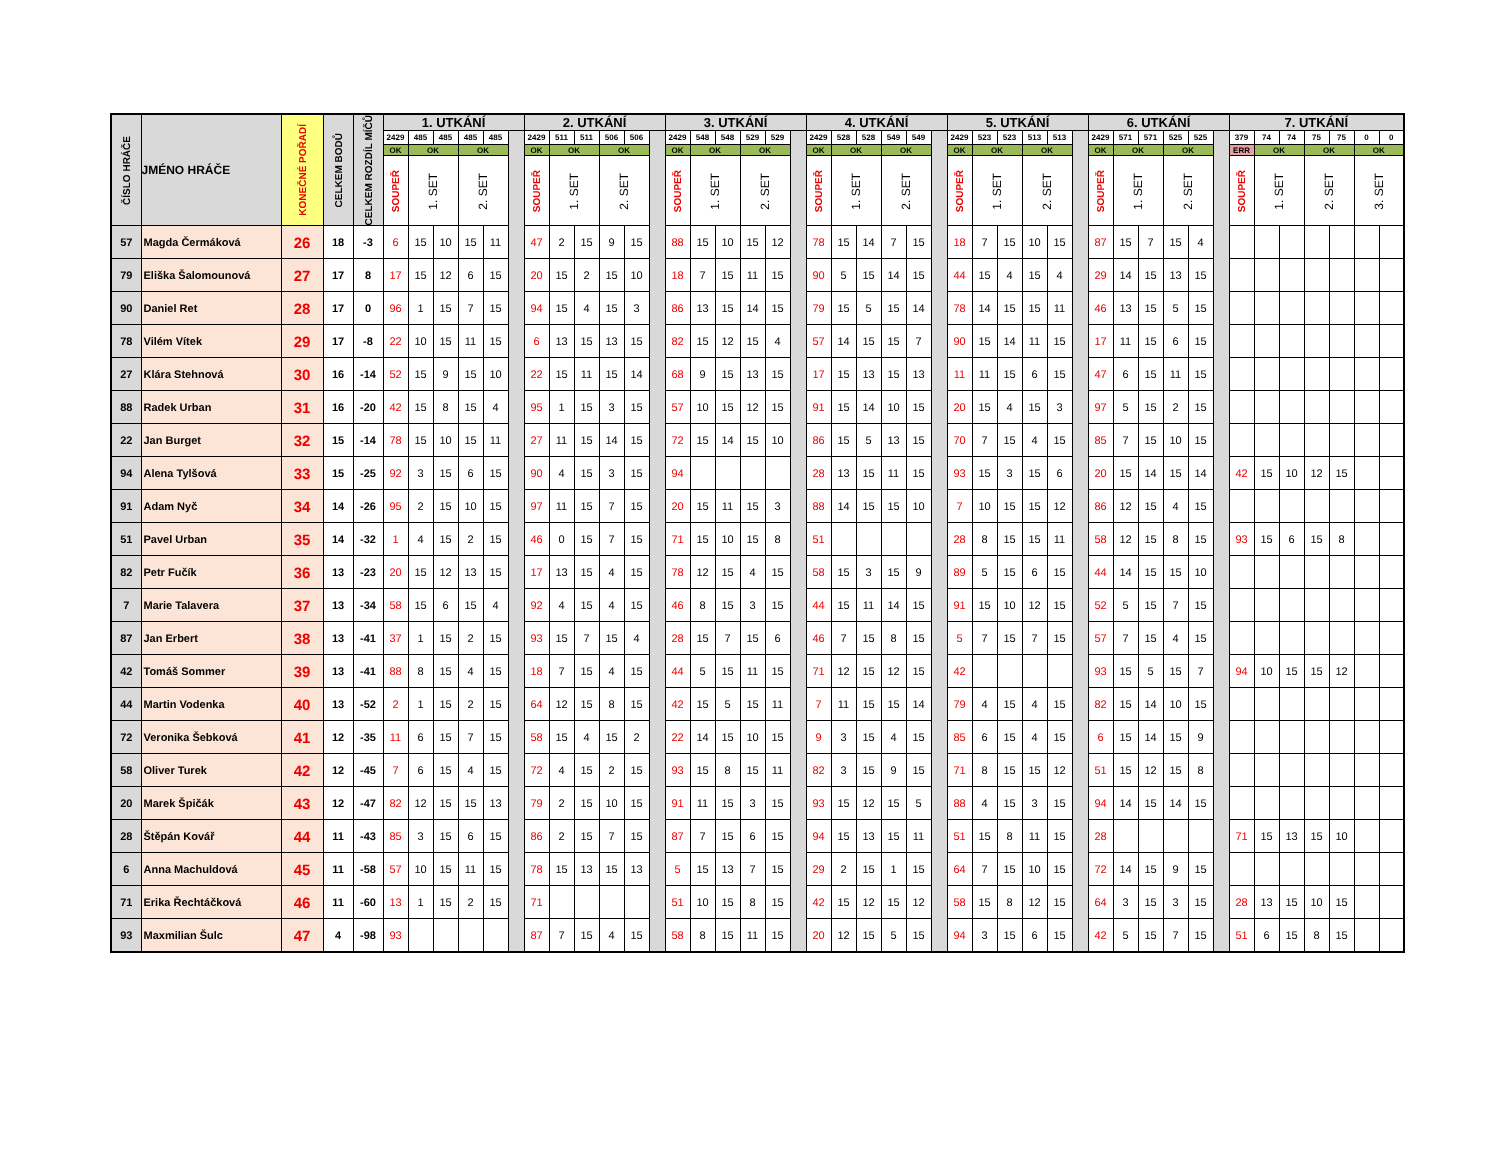| ČÍSLO HRÁČE | JMÉNO HRÁČE | KONEČNÉ POŘADÍ | CELKEM BODŮ | CELKEM ROZDÍL MÍČŮ | 1. UTKÁNÍ | | | | | | 2. UTKÁNÍ | | | | | | 3. UTKÁNÍ | | | | | | 4. UTKÁNÍ | | | | | | 5. UTKÁNÍ | | | | | | 6. UTKÁNÍ | | | | | | 7. UTKÁNÍ | | | | | | |
| --- | --- | --- | --- | --- | --- | --- | --- | --- | --- | --- | --- | --- | --- | --- | --- | --- | --- | --- | --- | --- | --- | --- | --- | --- | --- | --- | --- | --- | --- | --- | --- | --- | --- | --- | --- | --- | --- | --- | --- | --- | --- | --- | --- | --- | --- | --- | --- |
| | | | | | 2429 | 485 | 485 | 485 | 485 | | 2429 | 511 | 511 | 506 | 506 | | 2429 | 548 | 548 | 529 | 529 | | 2429 | 528 | 528 | 549 | 549 | | 2429 | 523 | 523 | 513 | 513 | | 2429 | 571 | 571 | 525 | 525 | | 379 | 74 | 74 | 75 | 75 | 0 | 0 |
| | | | | | OK | OK | | OK | | | OK | OK | | OK | | | OK | OK | | OK | | | OK | OK | | OK | | | OK | OK | | OK | | | OK | OK | | OK | | | ERR | OK | | OK | | OK | |
| | | | | | SOUPEŘ | 1. SET | | 2. SET | | | SOUPEŘ | 1. SET | | 2. SET | | | SOUPEŘ | 1. SET | | 2. SET | | | SOUPEŘ | 1. SET | | 2. SET | | | SOUPEŘ | 1. SET | | 2. SET | | | SOUPEŘ | 1. SET | | 2. SET | | | SOUPEŘ | 1. SET | | 2. SET | | 3. SET | |
| 57 | Magda Čermáková | 26 | 18 | -3 | 6 | 15 | 10 | 15 | 11 | | 47 | 2 | 15 | 9 | 15 | | 88 | 15 | 10 | 15 | 12 | | 78 | 15 | 14 | 7 | 15 | | 18 | 7 | 15 | 10 | 15 | | 87 | 15 | 7 | 15 | 4 | | | | | | | | |
| 79 | Eliška Šalomounová | 27 | 17 | 8 | 17 | 15 | 12 | 6 | 15 | | 20 | 15 | 2 | 15 | 10 | | 18 | 7 | 15 | 11 | 15 | | 90 | 5 | 15 | 14 | 15 | | 44 | 15 | 4 | 15 | 4 | | 29 | 14 | 15 | 13 | 15 | | | | | | | | |
| 90 | Daniel Ret | 28 | 17 | 0 | 96 | 1 | 15 | 7 | 15 | | 94 | 15 | 4 | 15 | 3 | | 86 | 13 | 15 | 14 | 15 | | 79 | 15 | 5 | 15 | 14 | | 78 | 14 | 15 | 15 | 11 | | 46 | 13 | 15 | 5 | 15 | | | | | | | | |
| 78 | Vilém Vítek | 29 | 17 | -8 | 22 | 10 | 15 | 11 | 15 | | 6 | 13 | 15 | 13 | 15 | | 82 | 15 | 12 | 15 | 4 | | 57 | 14 | 15 | 15 | 7 | | 90 | 15 | 14 | 11 | 15 | | 17 | 11 | 15 | 6 | 15 | | | | | | | | |
| 27 | Klára Stehnová | 30 | 16 | -14 | 52 | 15 | 9 | 15 | 10 | | 22 | 15 | 11 | 15 | 14 | | 68 | 9 | 15 | 13 | 15 | | 17 | 15 | 13 | 15 | 13 | | 11 | 11 | 15 | 6 | 15 | | 47 | 6 | 15 | 11 | 15 | | | | | | | | |
| 88 | Radek Urban | 31 | 16 | -20 | 42 | 15 | 8 | 15 | 4 | | 95 | 1 | 15 | 3 | 15 | | 57 | 10 | 15 | 12 | 15 | | 91 | 15 | 14 | 10 | 15 | | 20 | 15 | 4 | 15 | 3 | | 97 | 5 | 15 | 2 | 15 | | | | | | | | |
| 22 | Jan Burget | 32 | 15 | -14 | 78 | 15 | 10 | 15 | 11 | | 27 | 11 | 15 | 14 | 15 | | 72 | 15 | 14 | 15 | 10 | | 86 | 15 | 5 | 13 | 15 | | 70 | 7 | 15 | 4 | 15 | | 85 | 7 | 15 | 10 | 15 | | | | | | | | |
| 94 | Alena Tylšová | 33 | 15 | -25 | 92 | 3 | 15 | 6 | 15 | | 90 | 4 | 15 | 3 | 15 | | 94 | | | | | | 28 | 13 | 15 | 11 | 15 | | 93 | 15 | 3 | 15 | 6 | | 20 | 15 | 14 | 15 | 14 | | 42 | 15 | 10 | 12 | 15 | | |
| 91 | Adam Nyč | 34 | 14 | -26 | 95 | 2 | 15 | 10 | 15 | | 97 | 11 | 15 | 7 | 15 | | 20 | 15 | 11 | 15 | 3 | | 88 | 14 | 15 | 15 | 10 | | 7 | 10 | 15 | 15 | 12 | | 86 | 12 | 15 | 4 | 15 | | | | | | | | |
| 51 | Pavel Urban | 35 | 14 | -32 | 1 | 4 | 15 | 2 | 15 | | 46 | 0 | 15 | 7 | 15 | | 71 | 15 | 10 | 15 | 8 | | 51 | | | | | | 28 | 8 | 15 | 15 | 11 | | 58 | 12 | 15 | 8 | 15 | | 93 | 15 | 6 | 15 | 8 | | |
| 82 | Petr Fučík | 36 | 13 | -23 | 20 | 15 | 12 | 13 | 15 | | 17 | 13 | 15 | 4 | 15 | | 78 | 12 | 15 | 4 | 15 | | 58 | 15 | 3 | 15 | 9 | | 89 | 5 | 15 | 6 | 15 | | 44 | 14 | 15 | 15 | 10 | | | | | | | | |
| 7 | Marie Talavera | 37 | 13 | -34 | 58 | 15 | 6 | 15 | 4 | | 92 | 4 | 15 | 4 | 15 | | 46 | 8 | 15 | 3 | 15 | | 44 | 15 | 11 | 14 | 15 | | 91 | 15 | 10 | 12 | 15 | | 52 | 5 | 15 | 7 | 15 | | | | | | | | |
| 87 | Jan Erbert | 38 | 13 | -41 | 37 | 1 | 15 | 2 | 15 | | 93 | 15 | 7 | 15 | 4 | | 28 | 15 | 7 | 15 | 6 | | 46 | 7 | 15 | 8 | 15 | | 5 | 7 | 15 | 7 | 15 | | 57 | 7 | 15 | 4 | 15 | | | | | | | | |
| 42 | Tomáš Sommer | 39 | 13 | -41 | 88 | 8 | 15 | 4 | 15 | | 18 | 7 | 15 | 4 | 15 | | 44 | 5 | 15 | 11 | 15 | | 71 | 12 | 15 | 12 | 15 | | 42 | | | | | | 93 | 15 | 5 | 15 | 7 | | 94 | 10 | 15 | 15 | 12 | | |
| 44 | Martin Vodenka | 40 | 13 | -52 | 2 | 1 | 15 | 2 | 15 | | 64 | 12 | 15 | 8 | 15 | | 42 | 15 | 5 | 15 | 11 | | 7 | 11 | 15 | 15 | 14 | | 79 | 4 | 15 | 4 | 15 | | 82 | 15 | 14 | 10 | 15 | | | | | | | | |
| 72 | Veronika Šebková | 41 | 12 | -35 | 11 | 6 | 15 | 7 | 15 | | 58 | 15 | 4 | 15 | 2 | | 22 | 14 | 15 | 10 | 15 | | 9 | 3 | 15 | 4 | 15 | | 85 | 6 | 15 | 4 | 15 | | 6 | 15 | 14 | 15 | 9 | | | | | | | | |
| 58 | Oliver Turek | 42 | 12 | -45 | 7 | 6 | 15 | 4 | 15 | | 72 | 4 | 15 | 2 | 15 | | 93 | 15 | 8 | 15 | 11 | | 82 | 3 | 15 | 9 | 15 | | 71 | 8 | 15 | 15 | 12 | | 51 | 15 | 12 | 15 | 8 | | | | | | | | |
| 20 | Marek Špičák | 43 | 12 | -47 | 82 | 12 | 15 | 15 | 13 | | 79 | 2 | 15 | 10 | 15 | | 91 | 11 | 15 | 3 | 15 | | 93 | 15 | 12 | 15 | 5 | | 88 | 4 | 15 | 3 | 15 | | 94 | 14 | 15 | 14 | 15 | | | | | | | | |
| 28 | Štěpán Kovář | 44 | 11 | -43 | 85 | 3 | 15 | 6 | 15 | | 86 | 2 | 15 | 7 | 15 | | 87 | 7 | 15 | 6 | 15 | | 94 | 15 | 13 | 15 | 11 | | 51 | 15 | 8 | 11 | 15 | | 28 | | | | | | 71 | 15 | 13 | 15 | 10 | | |
| 6 | Anna Machuldová | 45 | 11 | -58 | 57 | 10 | 15 | 11 | 15 | | 78 | 15 | 13 | 15 | 13 | | 5 | 15 | 13 | 7 | 15 | | 29 | 2 | 15 | 1 | 15 | | 64 | 7 | 15 | 10 | 15 | | 72 | 14 | 15 | 9 | 15 | | | | | | | | |
| 71 | Erika Řechtáčková | 46 | 11 | -60 | 13 | 1 | 15 | 2 | 15 | | 71 | | | | | | 51 | 10 | 15 | 8 | 15 | | 42 | 15 | 12 | 15 | 12 | | 58 | 15 | 8 | 12 | 15 | | 64 | 3 | 15 | 3 | 15 | | 28 | 13 | 15 | 10 | 15 | | |
| 93 | Maxmilian Šulc | 47 | 4 | -98 | 93 | | | | | | 87 | 7 | 15 | 4 | 15 | | 58 | 8 | 15 | 11 | 15 | | 20 | 12 | 15 | 5 | 15 | | 94 | 3 | 15 | 6 | 15 | | 42 | 5 | 15 | 7 | 15 | | 51 | 6 | 15 | 8 | 15 | | |